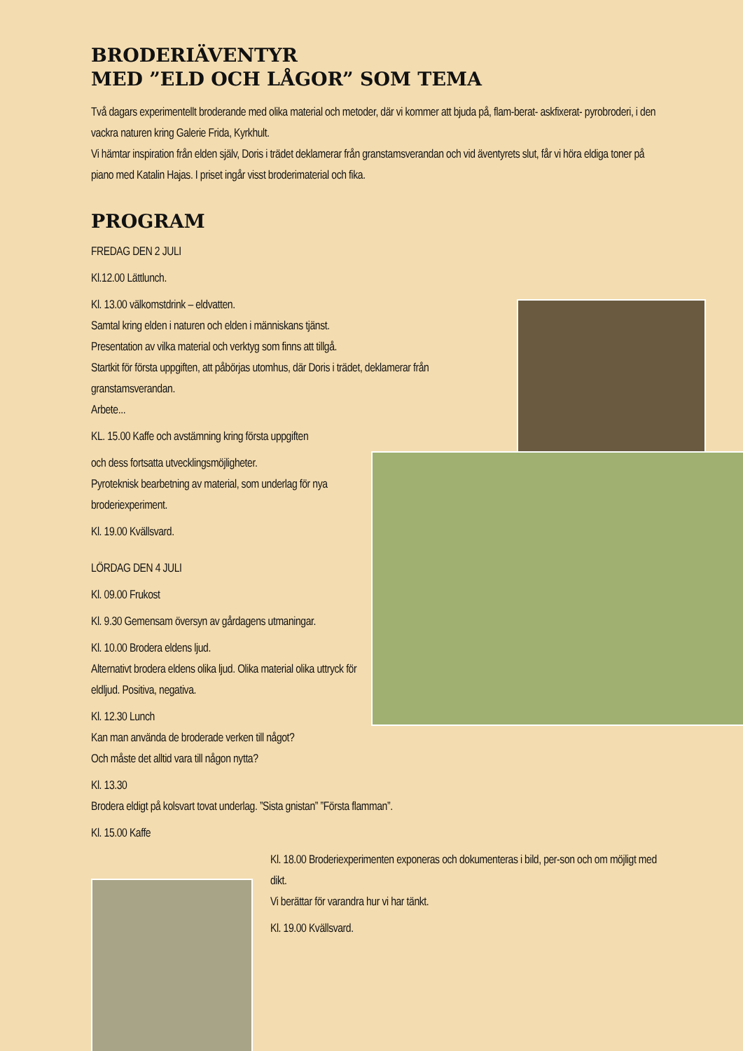BRODERIÄVENTYR
MED ”ELD OCH LÅGOR” SOM TEMA
Två dagars experimentellt broderande med olika material och metoder, där vi kommer att bjuda på, flam-berat- askfixerat- pyrobroderi, i den vackra naturen kring Galerie Frida, Kyrkhult.
Vi hämtar inspiration från elden själv, Doris i trädet deklamerar från granstamsverandan och vid äventyrets slut, får vi höra eldiga toner på piano med Katalin Hajas. I priset ingår visst broderimaterial och fika.
PROGRAM
FREDAG DEN 2 JULI
Kl.12.00 Lättlunch.
Kl. 13.00 välkomstdrink – eldvatten.
Samtal kring elden i naturen och elden i människans tjänst.
Presentation av vilka material och verktyg som finns att tillgå.
Startkit för första uppgiften, att påbörjas utomhus, där Doris i trädet, deklamerar från granstamsverandan.
Arbete...
KL. 15.00 Kaffe och avstämning kring första uppgiften
och dess fortsatta utvecklingsmöjligheter.
Pyroteknisk bearbetning av material, som underlag för nya broderiexperiment.
Kl. 19.00 Kvällsvard.
LÖRDAG DEN 4 JULI
Kl. 09.00 Frukost
Kl. 9.30 Gemensam översyn av gårdagens utmaningar.
Kl. 10.00 Brodera eldens ljud.
Alternativt brodera eldens olika ljud. Olika material olika uttryck för eldljud. Positiva, negativa.
Kl. 12.30 Lunch
Kan man använda de broderade verken till något?
Och måste det alltid vara till någon nytta?
Kl. 13.30
Brodera eldigt på kolsvart tovat underlag. ”Sista gnistan” ”Första flamman”.
Kl. 15.00 Kaffe
Kl. 18.00 Broderiexperimenten exponeras och dokumenteras i bild, per-son och om möjligt med dikt.
Vi berättar för varandra hur vi har tänkt.
Kl. 19.00 Kvällsvard.